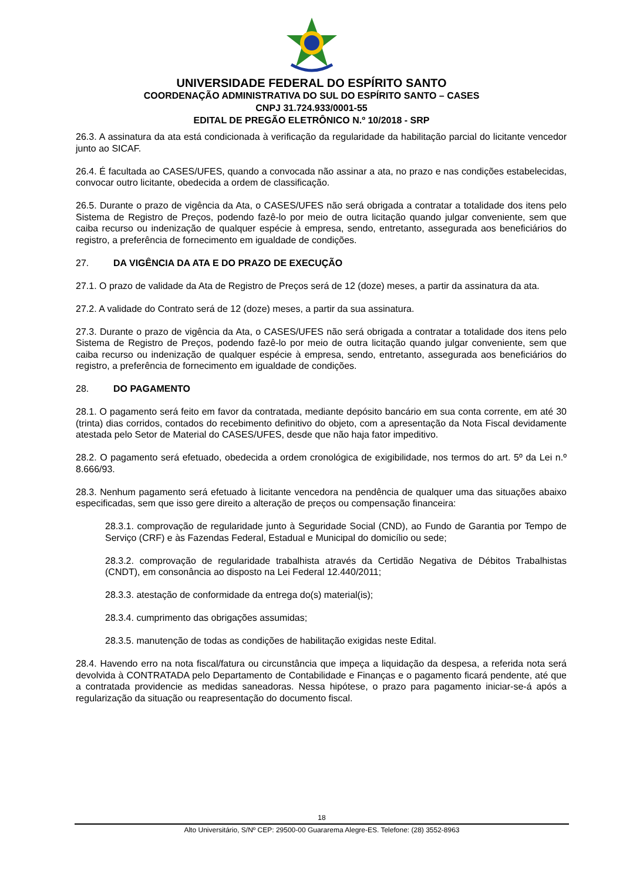UNIVERSIDADE FEDERAL DO ESPÍRITO SANTO
COORDENAÇÃO ADMINISTRATIVA DO SUL DO ESPÍRITO SANTO – CASES
CNPJ 31.724.933/0001-55
EDITAL DE PREGÃO ELETRÔNICO N.º 10/2018 - SRP
26.3. A assinatura da ata está condicionada à verificação da regularidade da habilitação parcial do licitante vencedor junto ao SICAF.
26.4. É facultada ao CASES/UFES, quando a convocada não assinar a ata, no prazo e nas condições estabelecidas, convocar outro licitante, obedecida a ordem de classificação.
26.5. Durante o prazo de vigência da Ata, o CASES/UFES não será obrigada a contratar a totalidade dos itens pelo Sistema de Registro de Preços, podendo fazê-lo por meio de outra licitação quando julgar conveniente, sem que caiba recurso ou indenização de qualquer espécie à empresa, sendo, entretanto, assegurada aos beneficiários do registro, a preferência de fornecimento em igualdade de condições.
27. DA VIGÊNCIA DA ATA E DO PRAZO DE EXECUÇÃO
27.1. O prazo de validade da Ata de Registro de Preços será de 12 (doze) meses, a partir da assinatura da ata.
27.2. A validade do Contrato será de 12 (doze) meses, a partir da sua assinatura.
27.3. Durante o prazo de vigência da Ata, o CASES/UFES não será obrigada a contratar a totalidade dos itens pelo Sistema de Registro de Preços, podendo fazê-lo por meio de outra licitação quando julgar conveniente, sem que caiba recurso ou indenização de qualquer espécie à empresa, sendo, entretanto, assegurada aos beneficiários do registro, a preferência de fornecimento em igualdade de condições.
28. DO PAGAMENTO
28.1. O pagamento será feito em favor da contratada, mediante depósito bancário em sua conta corrente, em até 30 (trinta) dias corridos, contados do recebimento definitivo do objeto, com a apresentação da Nota Fiscal devidamente atestada pelo Setor de Material do CASES/UFES, desde que não haja fator impeditivo.
28.2. O pagamento será efetuado, obedecida a ordem cronológica de exigibilidade, nos termos do art. 5º da Lei n.º 8.666/93.
28.3. Nenhum pagamento será efetuado à licitante vencedora na pendência de qualquer uma das situações abaixo especificadas, sem que isso gere direito a alteração de preços ou compensação financeira:
28.3.1. comprovação de regularidade junto à Seguridade Social (CND), ao Fundo de Garantia por Tempo de Serviço (CRF) e às Fazendas Federal, Estadual e Municipal do domicílio ou sede;
28.3.2. comprovação de regularidade trabalhista através da Certidão Negativa de Débitos Trabalhistas (CNDT), em consonância ao disposto na Lei Federal 12.440/2011;
28.3.3. atestação de conformidade da entrega do(s) material(is);
28.3.4. cumprimento das obrigações assumidas;
28.3.5. manutenção de todas as condições de habilitação exigidas neste Edital.
28.4. Havendo erro na nota fiscal/fatura ou circunstância que impeça a liquidação da despesa, a referida nota será devolvida à CONTRATADA pelo Departamento de Contabilidade e Finanças e o pagamento ficará pendente, até que a contratada providencie as medidas saneadoras. Nessa hipótese, o prazo para pagamento iniciar-se-á após a regularização da situação ou reapresentação do documento fiscal.
18
Alto Universitário, S/Nº CEP: 29500-00 Guararema Alegre-ES. Telefone: (28) 3552-8963